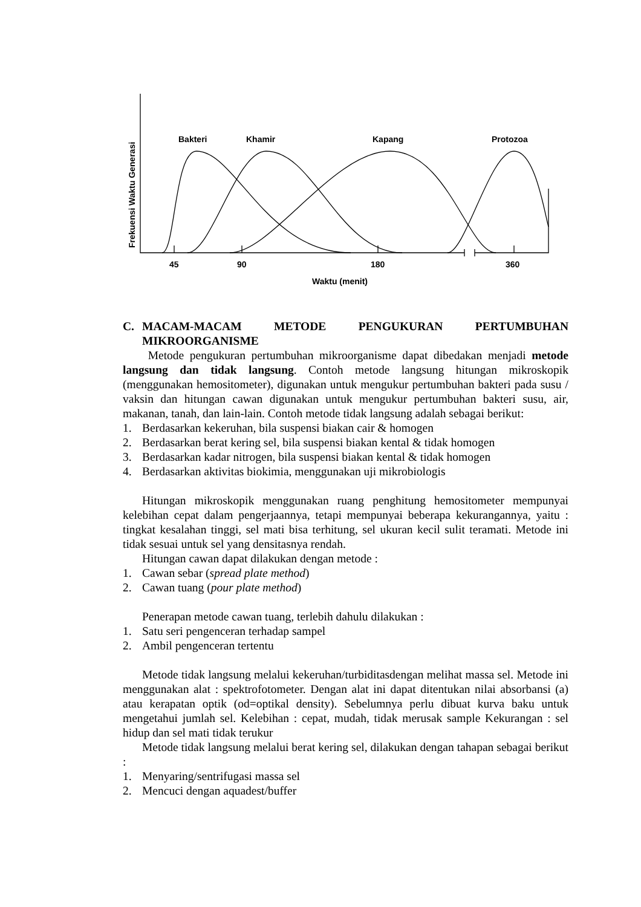Bakteri
Khamir
Kapang
Protozoa
45
90
180
360
Waktu (menit)
Frekuensi Waktu Generasi
C. MACAM-MACAM METODE PENGUKURAN PERTUMBUHAN
MIKROORGANISME
Metode pengukuran pertumbuhan mikroorganisme dapat dibedakan menjadi metode langsung dan tidak langsung. Contoh metode langsung hitungan mikroskopik (menggunakan hemositometer), digunakan untuk mengukur pertumbuhan bakteri pada susu / vaksin dan hitungan cawan digunakan untuk mengukur pertumbuhan bakteri susu, air, makanan, tanah, dan lain-lain. Contoh metode tidak langsung adalah sebagai berikut:
1. Berdasarkan kekeruhan, bila suspensi biakan cair & homogen
2. Berdasarkan berat kering sel, bila suspensi biakan kental & tidak homogen
3. Berdasarkan kadar nitrogen, bila suspensi biakan kental & tidak homogen
4. Berdasarkan aktivitas biokimia, menggunakan uji mikrobiologis
Hitungan mikroskopik menggunakan ruang penghitung hemositometer mempunyai kelebihan cepat dalam pengerjaannya, tetapi mempunyai beberapa kekurangannya, yaitu : tingkat kesalahan tinggi, sel mati bisa terhitung, sel ukuran kecil sulit teramati. Metode ini tidak sesuai untuk sel yang densitasnya rendah.
Hitungan cawan dapat dilakukan dengan metode :
1. Cawan sebar (spread plate method)
2. Cawan tuang (pour plate method)
Penerapan metode cawan tuang, terlebih dahulu dilakukan :
1. Satu seri pengenceran terhadap sampel
2. Ambil pengenceran tertentu
Metode tidak langsung melalui kekeruhan/turbiditasdengan melihat massa sel. Metode ini menggunakan alat : spektrofotometer. Dengan alat ini dapat ditentukan nilai absorbansi (a) atau kerapatan optik (od=optikal density). Sebelumnya perlu dibuat kurva baku untuk mengetahui jumlah sel. Kelebihan : cepat, mudah, tidak merusak sample Kekurangan : sel hidup dan sel mati tidak terukur
Metode tidak langsung melalui berat kering sel, dilakukan dengan tahapan sebagai berikut :
1. Menyaring/sentrifugasi massa sel
2. Mencuci dengan aquadest/buffer